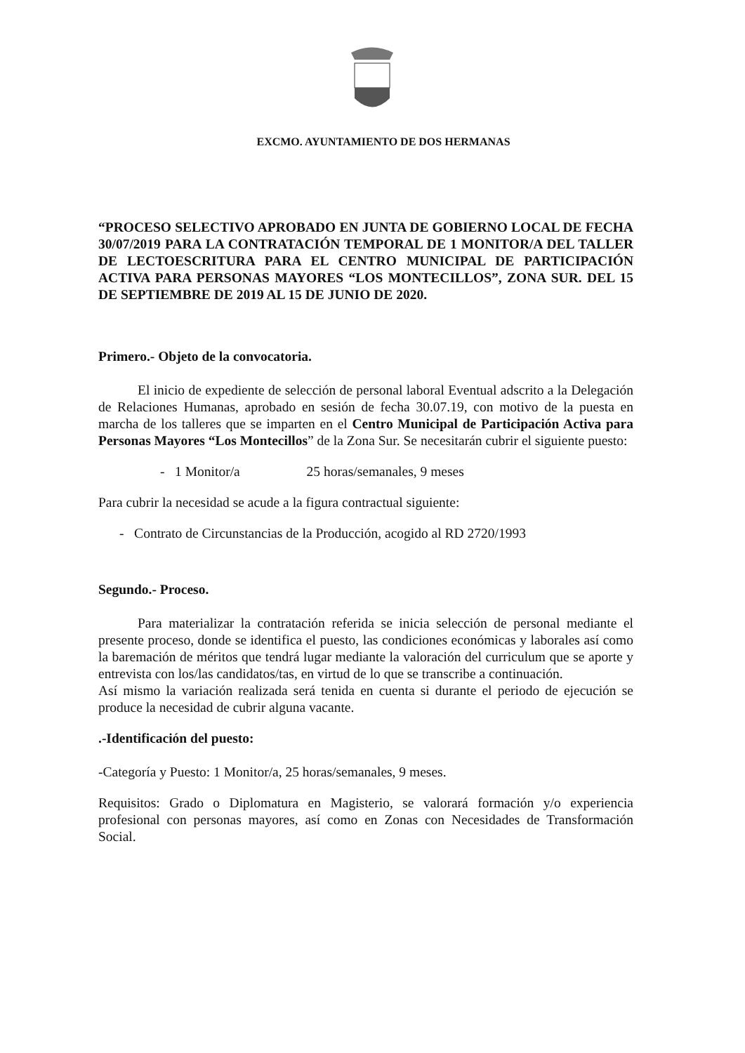EXCMO. AYUNTAMIENTO DE DOS HERMANAS
“PROCESO SELECTIVO APROBADO EN JUNTA DE GOBIERNO LOCAL DE FECHA 30/07/2019 PARA LA CONTRATACIÓN TEMPORAL DE 1 MONITOR/A DEL TALLER DE LECTOESCRITURA PARA EL CENTRO MUNICIPAL DE PARTICIPACIÓN ACTIVA PARA PERSONAS MAYORES “LOS MONTECILLOS”, ZONA SUR. DEL 15 DE SEPTIEMBRE DE 2019 AL 15 DE JUNIO DE 2020.
Primero.- Objeto de la convocatoria.
El inicio de expediente de selección de personal laboral Eventual adscrito a la Delegación de Relaciones Humanas, aprobado en sesión de fecha 30.07.19, con motivo de la puesta en marcha de los talleres que se imparten en el Centro Municipal de Participación Activa para Personas Mayores “Los Montecillos” de la Zona Sur. Se necesitarán cubrir el siguiente puesto:
- 1 Monitor/a 25 horas/semanales, 9 meses
Para cubrir la necesidad se acude a la figura contractual siguiente:
- Contrato de Circunstancias de la Producción, acogido al RD 2720/1993
Segundo.- Proceso.
Para materializar la contratación referida se inicia selección de personal mediante el presente proceso, donde se identifica el puesto, las condiciones económicas y laborales así como la baremación de méritos que tendrá lugar mediante la valoración del curriculum que se aporte y entrevista con los/las candidatos/tas, en virtud de lo que se transcribe a continuación.
Así mismo la variación realizada será tenida en cuenta si durante el periodo de ejecución se produce la necesidad de cubrir alguna vacante.
.-Identificación del puesto:
-Categoría y Puesto: 1 Monitor/a, 25 horas/semanales, 9 meses.
Requisitos: Grado o Diplomatura en Magisterio, se valorará formación y/o experiencia profesional con personas mayores, así como en Zonas con Necesidades de Transformación Social.